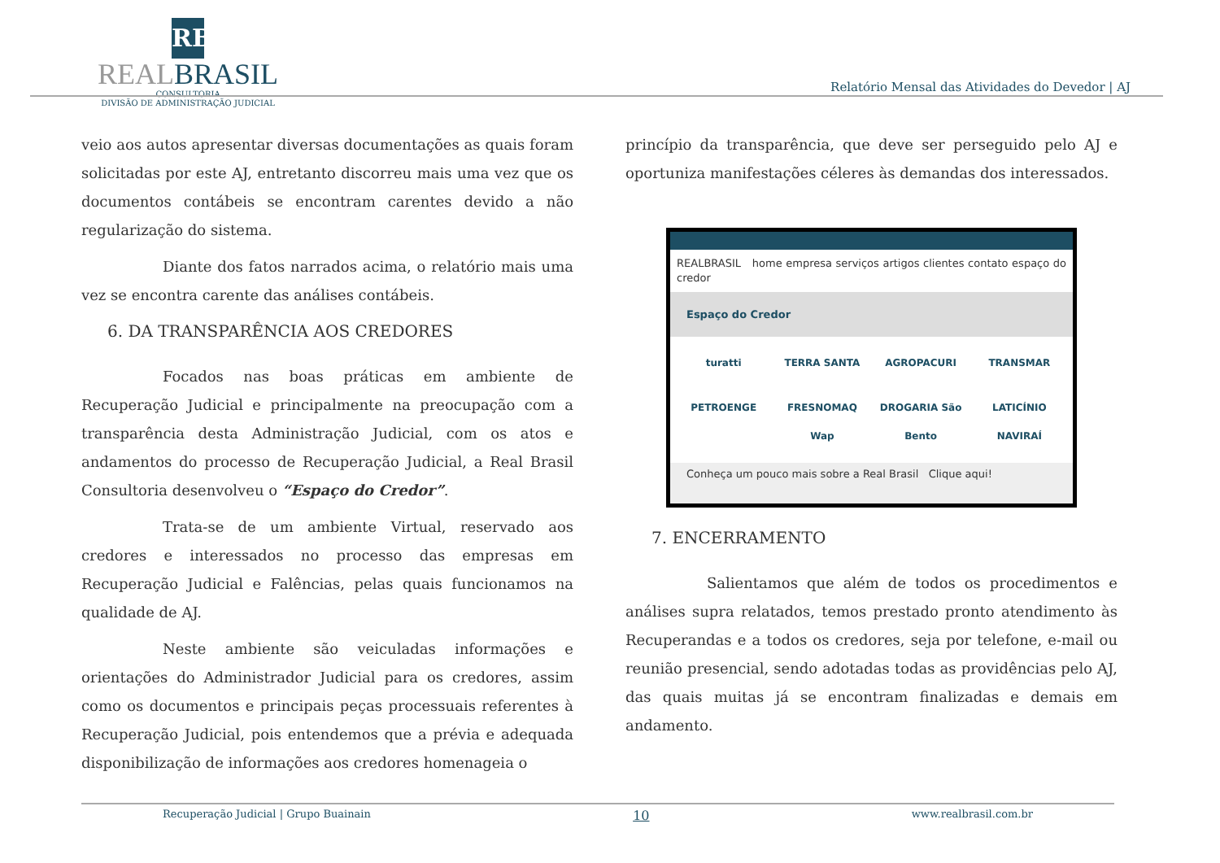RB
REALBRASIL
CONSULTORIA
DIVISÃO DE ADMINISTRAÇÃO JUDICIAL
Relatório Mensal das Atividades do Devedor | AJ
veio aos autos apresentar diversas documentações as quais foram solicitadas por este AJ, entretanto discorreu mais uma vez que os documentos contábeis se encontram carentes devido a não regularização do sistema.
Diante dos fatos narrados acima, o relatório mais uma vez se encontra carente das análises contábeis.
6. DA TRANSPARÊNCIA AOS CREDORES
Focados nas boas práticas em ambiente de Recuperação Judicial e principalmente na preocupação com a transparência desta Administração Judicial, com os atos e andamentos do processo de Recuperação Judicial, a Real Brasil Consultoria desenvolveu o “Espaço do Credor”.
Trata-se de um ambiente Virtual, reservado aos credores e interessados no processo das empresas em Recuperação Judicial e Falências, pelas quais funcionamos na qualidade de AJ.
Neste ambiente são veiculadas informações e orientações do Administrador Judicial para os credores, assim como os documentos e principais peças processuais referentes à Recuperação Judicial, pois entendemos que a prévia e adequada disponibilização de informações aos credores homenageia o
princípio da transparência, que deve ser perseguido pelo AJ e oportuniza manifestações céleres às demandas dos interessados.
REALBRASIL home empresa serviços artigos clientes contato espaço do credor
Espaço do Credor
turatti TERRA SANTA AGROPACURI TRANSMAR PETROENGE FRESNOMAQ Wap DROGARIA São Bento LATICÍNIO NAVIRAÍ
Conheça um pouco mais sobre a Real Brasil Clique aqui!
7. ENCERRAMENTO
Salientamos que além de todos os procedimentos e análises supra relatados, temos prestado pronto atendimento às Recuperandas e a todos os credores, seja por telefone, e-mail ou reunião presencial, sendo adotadas todas as providências pelo AJ, das quais muitas já se encontram finalizadas e demais em andamento.
Recuperação Judicial | Grupo Buainain 10 www.realbrasil.com.br